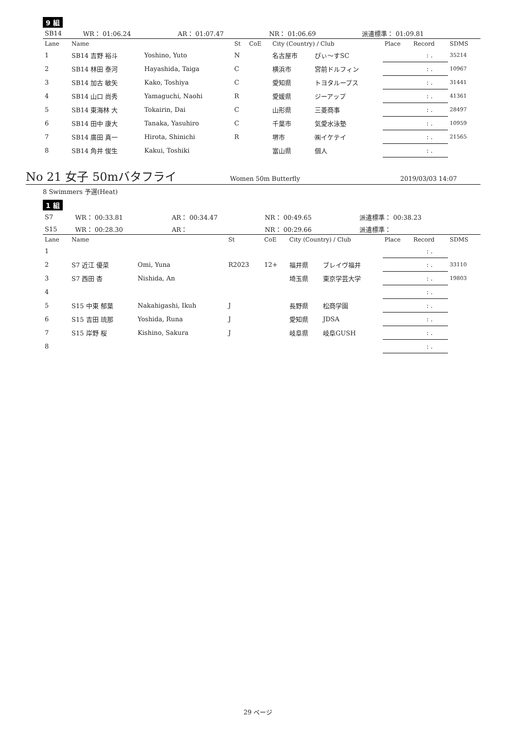9 組
| SB14 | WR： 01:06.24 | AR： 01:07.47 | NR： 01:06.69 | 派遣標準： 01:09.81 |
| Lane | Name | | St | CoE | City (Country) / Club | | Place | Record | SDMS |
| 1 | SB14 吉野 裕斗 | Yoshino, Yuto | N | | 名古屋市 | ぴぃ〜すSC | | : . | 35214 |
| 2 | SB14 林田 泰河 | Hayashida, Taiga | C | | 横浜市 | 宮前ドルフィン | | : . | 10967 |
| 3 | SB14 加古 敏矢 | Kako, Toshiya | C | | 愛知県 | トヨタループス | | : . | 31441 |
| 4 | SB14 山口 尚秀 | Yamaguchi, Naohi | R | | 愛媛県 | ジーアップ | | : . | 41361 |
| 5 | SB14 東海林 大 | Tokairin, Dai | C | | 山形県 | 三菱商事 | | : . | 28497 |
| 6 | SB14 田中 康大 | Tanaka, Yasuhiro | C | | 千葉市 | 気愛水泳塾 | | : . | 10959 |
| 7 | SB14 廣田 真一 | Hirota, Shinichi | R | | 堺市 | ㈱イケテイ | | : . | 21565 |
| 8 | SB14 角井 俊生 | Kakui, Toshiki | | | 富山県 | 個人 | | : . | |
No 21 女子 50mバタフライ Women 50m Butterfly 2019/03/03 14:07
8 Swimmers 予選(Heat)
1 組
| S7 | WR： 00:33.81 | AR： 00:34.47 | NR： 00:49.65 | 派遣標準： 00:38.23 |
| S15 | WR： 00:28.30 | AR： | NR： 00:29.66 | 派遣標準： |
| Lane | Name | | St | CoE | City (Country) / Club | | Place | Record | SDMS |
| 1 | | | | | | | | : . | |
| 2 | S7 近江 優菜 | Omi, Yuna | R2023 | 12+ | 福井県 | ブレイヴ福井 | | : . | 33110 |
| 3 | S7 西田 杏 | Nishida, An | | | 埼玉県 | 東京学芸大学 | | : . | 19803 |
| 4 | | | | | | | | : . | |
| 5 | S15 中東 郁葉 | Nakahigashi, Ikuh | J | | 長野県 | 松商学園 | | : . | |
| 6 | S15 吉田 琉那 | Yoshida, Runa | J | | 愛知県 | JDSA | | : . | |
| 7 | S15 岸野 桜 | Kishino, Sakura | J | | 岐阜県 | 岐阜GUSH | | : . | |
| 8 | | | | | | | | : . | |
29 ページ